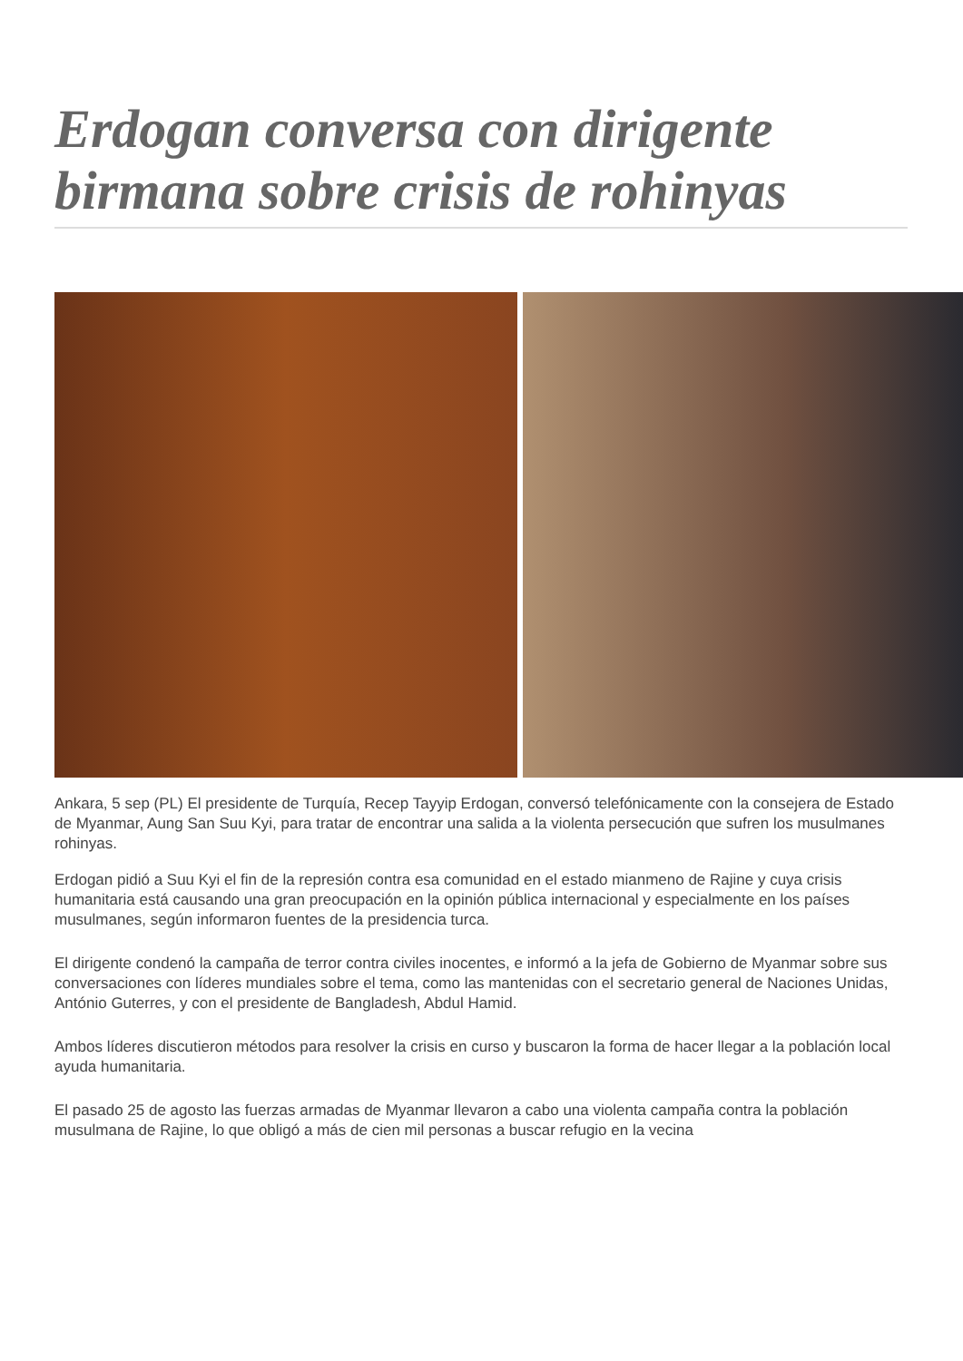Erdogan conversa con dirigente birmana sobre crisis de rohinyas
Ankara, 5 sep (PL) El presidente de Turquía, Recep Tayyip Erdogan, conversó telefónicamente con la consejera de Estado de Myanmar, Aung San Suu Kyi, para tratar de encontrar una salida a la violenta persecución que sufren los musulmanes rohinyas.
Erdogan pidió a Suu Kyi el fin de la represión contra esa comunidad en el estado mianmeno de Rajine y cuya crisis humanitaria está causando una gran preocupación en la opinión pública internacional y especialmente en los países musulmanes, según informaron fuentes de la presidencia turca.
El dirigente condenó la campaña de terror contra civiles inocentes, e informó a la jefa de Gobierno de Myanmar sobre sus conversaciones con líderes mundiales sobre el tema, como las mantenidas con el secretario general de Naciones Unidas, António Guterres, y con el presidente de Bangladesh, Abdul Hamid.
Ambos líderes discutieron métodos para resolver la crisis en curso y buscaron la forma de hacer llegar a la población local ayuda humanitaria.
El pasado 25 de agosto las fuerzas armadas de Myanmar llevaron a cabo una violenta campaña contra la población musulmana de Rajine, lo que obligó a más de cien mil personas a buscar refugio en la vecina